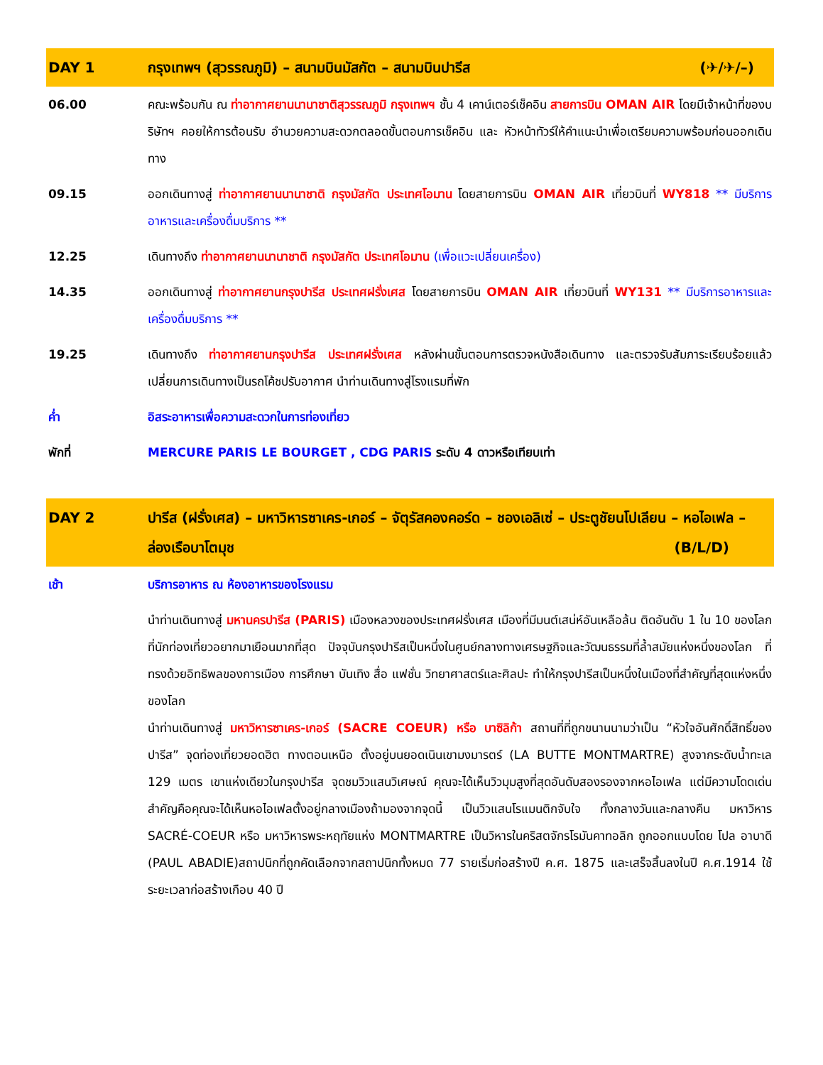| DAY 1 | กรุงเทพฯ (สุวรรณภูมิ) – สนามบินมัสกัต – สนามบินปารีส (✈/✈/–) |
| --- | --- |
| 06.00 | คณะพร้อมกัน ณ ท่าอากาศยานนานาชาติสุวรรณภูมิ กรุงเทพฯ ชั้น 4 เคาน์เตอร์เช็คอิน สายการบิน OMAN AIR โดยมีเจ้าหน้าที่ของบริษัทฯ คอยให้การต้อนรับ อำนวยความสะดวกตลอดขั้นตอนการเช็คอิน และ หัวหน้าทัวร์ให้คำแนะนำเพื่อเตรียมความพร้อมก่อนออกเดินทาง |
| 09.15 | ออกเดินทางสู่ ท่าอากาศยานนานาชาติ กรุงมัสกัต ประเทศโอมาน โดยสายการบิน OMAN AIR เที่ยวบินที่ WY818 ** มีบริการอาหารและเครื่องดื่มบริการ ** |
| 12.25 | เดินทางถึง ท่าอากาศยานนานาชาติ กรุงมัสกัต ประเทศโอมาน (เพื่อแวะเปลี่ยนเครื่อง) |
| 14.35 | ออกเดินทางสู่ ท่าอากาศยานกรุงปารีส ประเทศฝรั่งเศส โดยสายการบิน OMAN AIR เที่ยวบินที่ WY131 ** มีบริการอาหารและเครื่องดื่มบริการ ** |
| 19.25 | เดินทางถึง ท่าอากาศยานกรุงปารีส ประเทศฝรั่งเศส หลังผ่านขั้นตอนการตรวจหนังสือเดินทาง และตรวจรับสัมภาระเรียบร้อยแล้ว เปลี่ยนการเดินทางเป็นรถโค้ชปรับอากาศ นำท่านเดินทางสู่โรงแรมที่พัก |
| ค่ำ | อิสระอาหารเพื่อความสะดวกในการท่องเที่ยว |
| พักที่ | MERCURE PARIS LE BOURGET , CDG PARIS ระดับ 4 ดาวหรือเทียบเท่า |
| DAY 2 | ปารีส (ฝรั่งเศส) – มหาวิหารซาเคร-เกอร์ – จัตุรัสคองคอร์ด – ชองเอลิเซ่ – ประตูชัยนโปเลียน – หอไอเฟล – ล่องเรือบาโตมุช (B/L/D) |
| --- | --- |
| เช้า | บริการอาหาร ณ ห้องอาหารของโรงแรม |
| | นำท่านเดินทางสู่ มหานครปารีส (PARIS) เมืองหลวงของประเทศฝรั่งเศส เมืองที่มีมนต์เสน่ห์อันเหลือล้น ติดอันดับ 1 ใน 10 ของโลกที่นักท่องเที่ยวอยากมาเยือนมากที่สุด ปัจจุบันกรุงปารีสเป็นหนึ่งในศูนย์กลางทางเศรษฐกิจและวัฒนธรรมที่ล้ำสมัยแห่งหนึ่งของโลก ที่ทรงด้วยอิทธิพลของการเมือง การศึกษา บันเทิง สื่อ แฟชั่น วิทยาศาสตร์และศิลปะ ทำให้กรุงปารีสเป็นหนึ่งในเมืองที่สำคัญที่สุดแห่งหนึ่งของโลก นำท่านเดินทางสู่ มหาวิหารซาเคร-เกอร์ (SACRE COEUR) หรือ บาซิลิก้า สถานที่ที่ถูกขนานนามว่าเป็น “หัวใจอันศักดิ์สิทธิ์ของปารีส” จุดท่องเที่ยวยอดฮิต ทางตอนเหนือ ตั้งอยู่บนยอดเนินเขามงมารตร์ (LA BUTTE MONTMARTRE) สูงจากระดับน้ำทะเล 129 เมตร เขาแห่งเดียวในกรุงปารีส จุดชมวิวแสนวิเศษณ์ คุณจะได้เห็นวิวมุมสูงที่สุดอันดับสองรองจากหอไอเฟล แต่มีความโดดเด่นสำคัญคือคุณจะได้เห็นหอไอเฟลตั้งอยู่กลางเมืองถ้ามองจากจุดนี้ เป็นวิวแสนโรแมนติกจับใจ ทั้งกลางวันและกลางคืน มหาวิหาร SACRÉ-COEUR หรือ มหาวิหารพระหฤทัยแห่ง MONTMARTRE เป็นวิหารในคริสตจักรโรมันคาทอลิก ถูกออกแบบโดย โปล อาบาดี (PAUL ABADIE)สถาปนิกที่ถูกคัดเลือกจากสถาปนิกทั้งหมด 77 รายเริ่มก่อสร้างปี ค.ศ. 1875 และเสร็จสิ้นลงในปี ค.ศ.1914 ใช้ระยะเวลาก่อสร้างเกือบ 40 ปี |